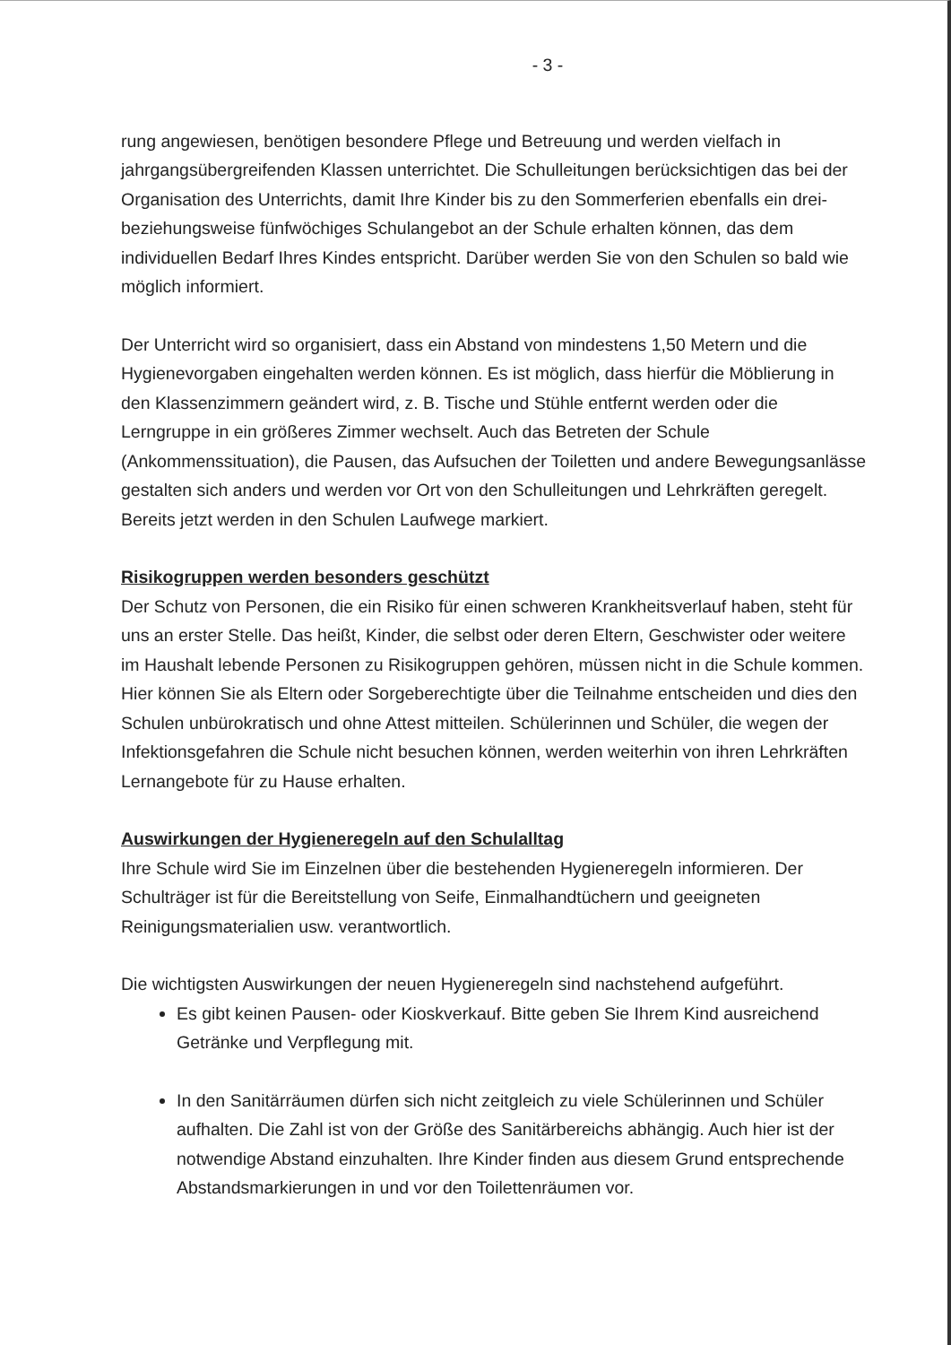- 3 -
rung angewiesen, benötigen besondere Pflege und Betreuung und werden vielfach in jahrgangsübergreifenden Klassen unterrichtet. Die Schulleitungen berücksichtigen das bei der Organisation des Unterrichts, damit Ihre Kinder bis zu den Sommerferien ebenfalls ein drei- beziehungsweise fünfwöchiges Schulangebot an der Schule erhalten können, das dem individuellen Bedarf Ihres Kindes entspricht. Darüber werden Sie von den Schulen so bald wie möglich informiert.
Der Unterricht wird so organisiert, dass ein Abstand von mindestens 1,50 Metern und die Hygienevorgaben eingehalten werden können. Es ist möglich, dass hierfür die Möblierung in den Klassenzimmern geändert wird, z. B. Tische und Stühle entfernt werden oder die Lerngruppe in ein größeres Zimmer wechselt. Auch das Betreten der Schule (Ankommenssituation), die Pausen, das Aufsuchen der Toiletten und andere Bewegungsanlässe gestalten sich anders und werden vor Ort von den Schulleitungen und Lehrkräften geregelt. Bereits jetzt werden in den Schulen Laufwege markiert.
Risikogruppen werden besonders geschützt
Der Schutz von Personen, die ein Risiko für einen schweren Krankheitsverlauf haben, steht für uns an erster Stelle. Das heißt, Kinder, die selbst oder deren Eltern, Geschwister oder weitere im Haushalt lebende Personen zu Risikogruppen gehören, müssen nicht in die Schule kommen. Hier können Sie als Eltern oder Sorgeberechtigte über die Teilnahme entscheiden und dies den Schulen unbürokratisch und ohne Attest mitteilen. Schülerinnen und Schüler, die wegen der Infektionsgefahren die Schule nicht besuchen können, werden weiterhin von ihren Lehrkräften Lernangebote für zu Hause erhalten.
Auswirkungen der Hygieneregeln auf den Schulalltag
Ihre Schule wird Sie im Einzelnen über die bestehenden Hygieneregeln informieren. Der Schulträger ist für die Bereitstellung von Seife, Einmalhandtüchern und geeigneten Reinigungsmaterialien usw. verantwortlich.
Die wichtigsten Auswirkungen der neuen Hygieneregeln sind nachstehend aufgeführt.
Es gibt keinen Pausen- oder Kioskverkauf. Bitte geben Sie Ihrem Kind ausreichend Getränke und Verpflegung mit.
In den Sanitärräumen dürfen sich nicht zeitgleich zu viele Schülerinnen und Schüler aufhalten. Die Zahl ist von der Größe des Sanitärbereichs abhängig. Auch hier ist der notwendige Abstand einzuhalten. Ihre Kinder finden aus diesem Grund entsprechende Abstandsmarkierungen in und vor den Toilettenräumen vor.